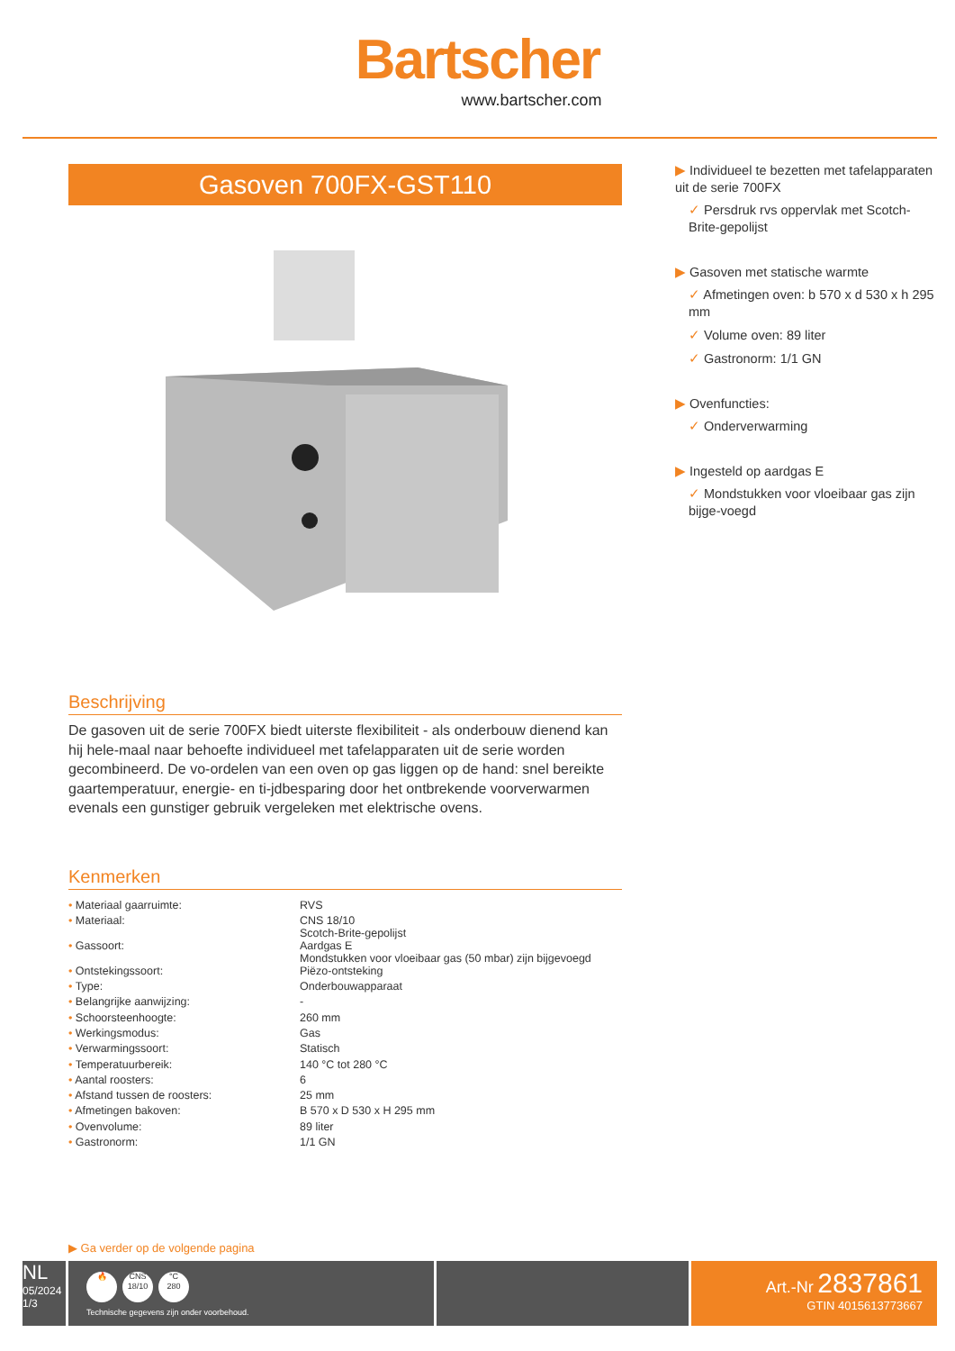Bartscher
www.bartscher.com
Gasoven 700FX-GST110
Beschrijving
De gasoven uit de serie 700FX biedt uiterste flexibiliteit - als onderbouw dienend kan hij hele-maal naar behoefte individueel met tafelapparaten uit de serie worden gecombineerd. De vo-ordelen van een oven op gas liggen op de hand: snel bereikte gaartemperatuur, energie- en ti-jdbesparing door het ontbrekende voorverwarmen evenals een gunstiger gebruik vergeleken met elektrische ovens.
Kenmerken
| • Materiaal gaarruimte: | RVS |
| • Materiaal: | CNS 18/10 Scotch-Brite-gepolijst |
| • Gassoort: | Aardgas E Mondstukken voor vloeibaar gas (50 mbar) zijn bijgevoegd |
| • Ontstekingssoort: | Piëzo-ontsteking |
| • Type: | Onderbouwapparaat |
| • Belangrijke aanwijzing: | - |
| • Schoorsteenhoogte: | 260 mm |
| • Werkingsmodus: | Gas |
| • Verwarmingssoort: | Statisch |
| • Temperatuurbereik: | 140 °C tot 280 °C |
| • Aantal roosters: | 6 |
| • Afstand tussen de roosters: | 25 mm |
| • Afmetingen bakoven: | B 570 x D 530 x H 295 mm |
| • Ovenvolume: | 89 liter |
| • Gastronorm: | 1/1 GN |
▶ Individueel te bezetten met tafelapparaten uit de serie 700FX
✓ Persdruk rvs oppervlak met Scotch-Brite-gepolijst
▶ Gasoven met statische warmte
✓ Afmetingen oven: b 570 x d 530 x h 295 mm
✓ Volume oven: 89 liter
✓ Gastronorm: 1/1 GN
▶ Ovenfuncties:
✓ Onderverwarming
▶ Ingesteld op aardgas E
✓ Mondstukken voor vloeibaar gas zijn bijge-voegd
▶ Ga verder op de volgende pagina
NL
05/2024
1/3
🔥 CNS
18/10 °C
280
Technische gegevens zijn onder voorbehoud.
Art.-Nr 2837861
GTIN 4015613773667